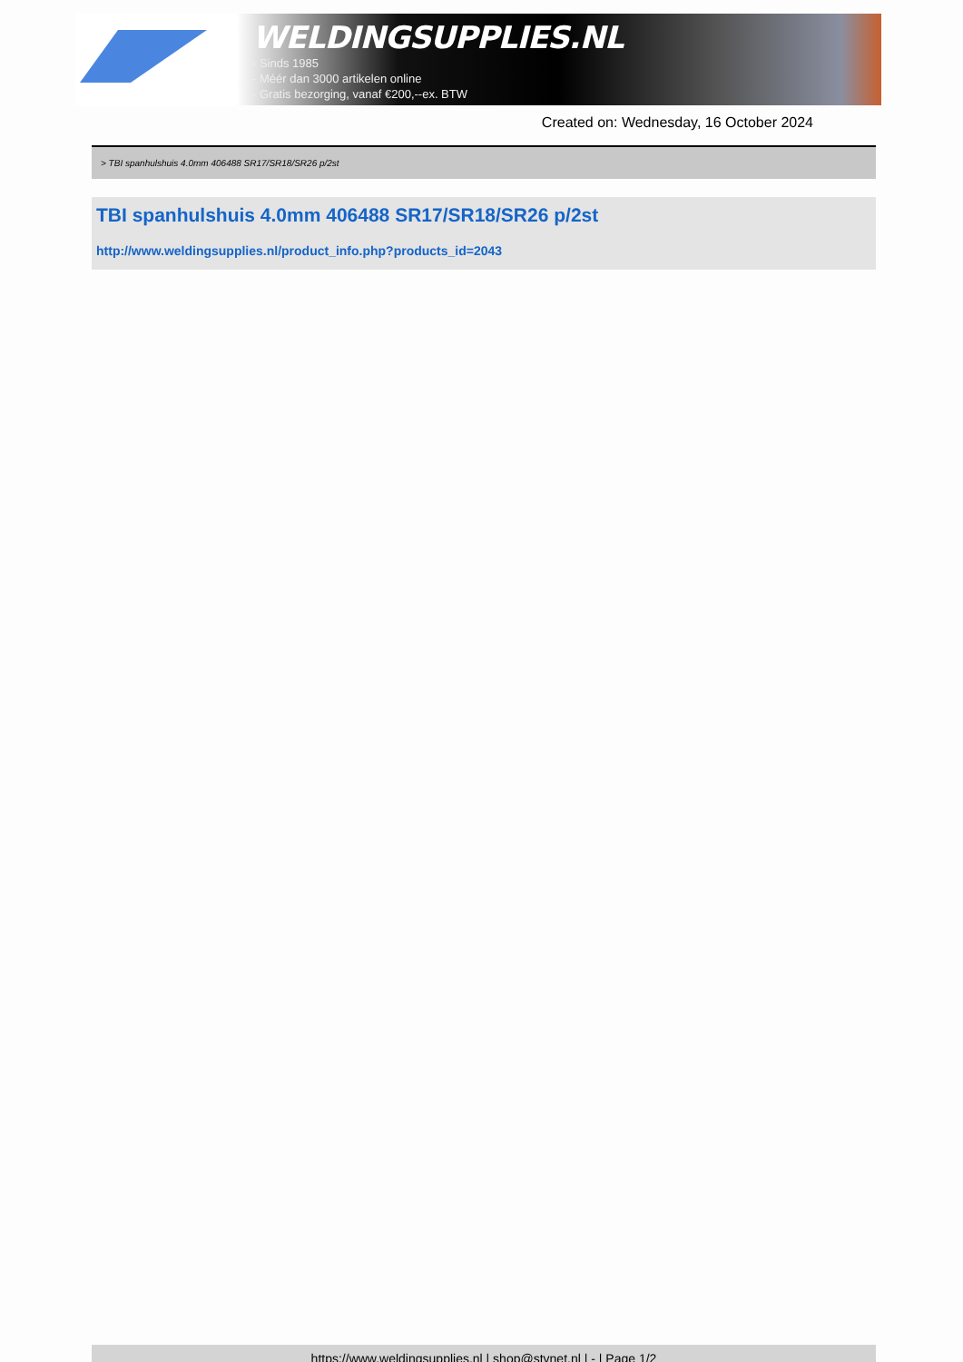WELDINGSUPPLIES.NL
- Sinds 1985
- Méér dan 3000 artikelen online
- Gratis bezorging, vanaf €200,--ex. BTW
Created on: Wednesday, 16 October 2024
> TBI spanhulshuis 4.0mm 406488 SR17/SR18/SR26 p/2st
TBI spanhulshuis 4.0mm 406488 SR17/SR18/SR26 p/2st
http://www.weldingsupplies.nl/product_info.php?products_id=2043
https://www.weldingsupplies.nl | shop@stvnet.nl | - | Page 1/2